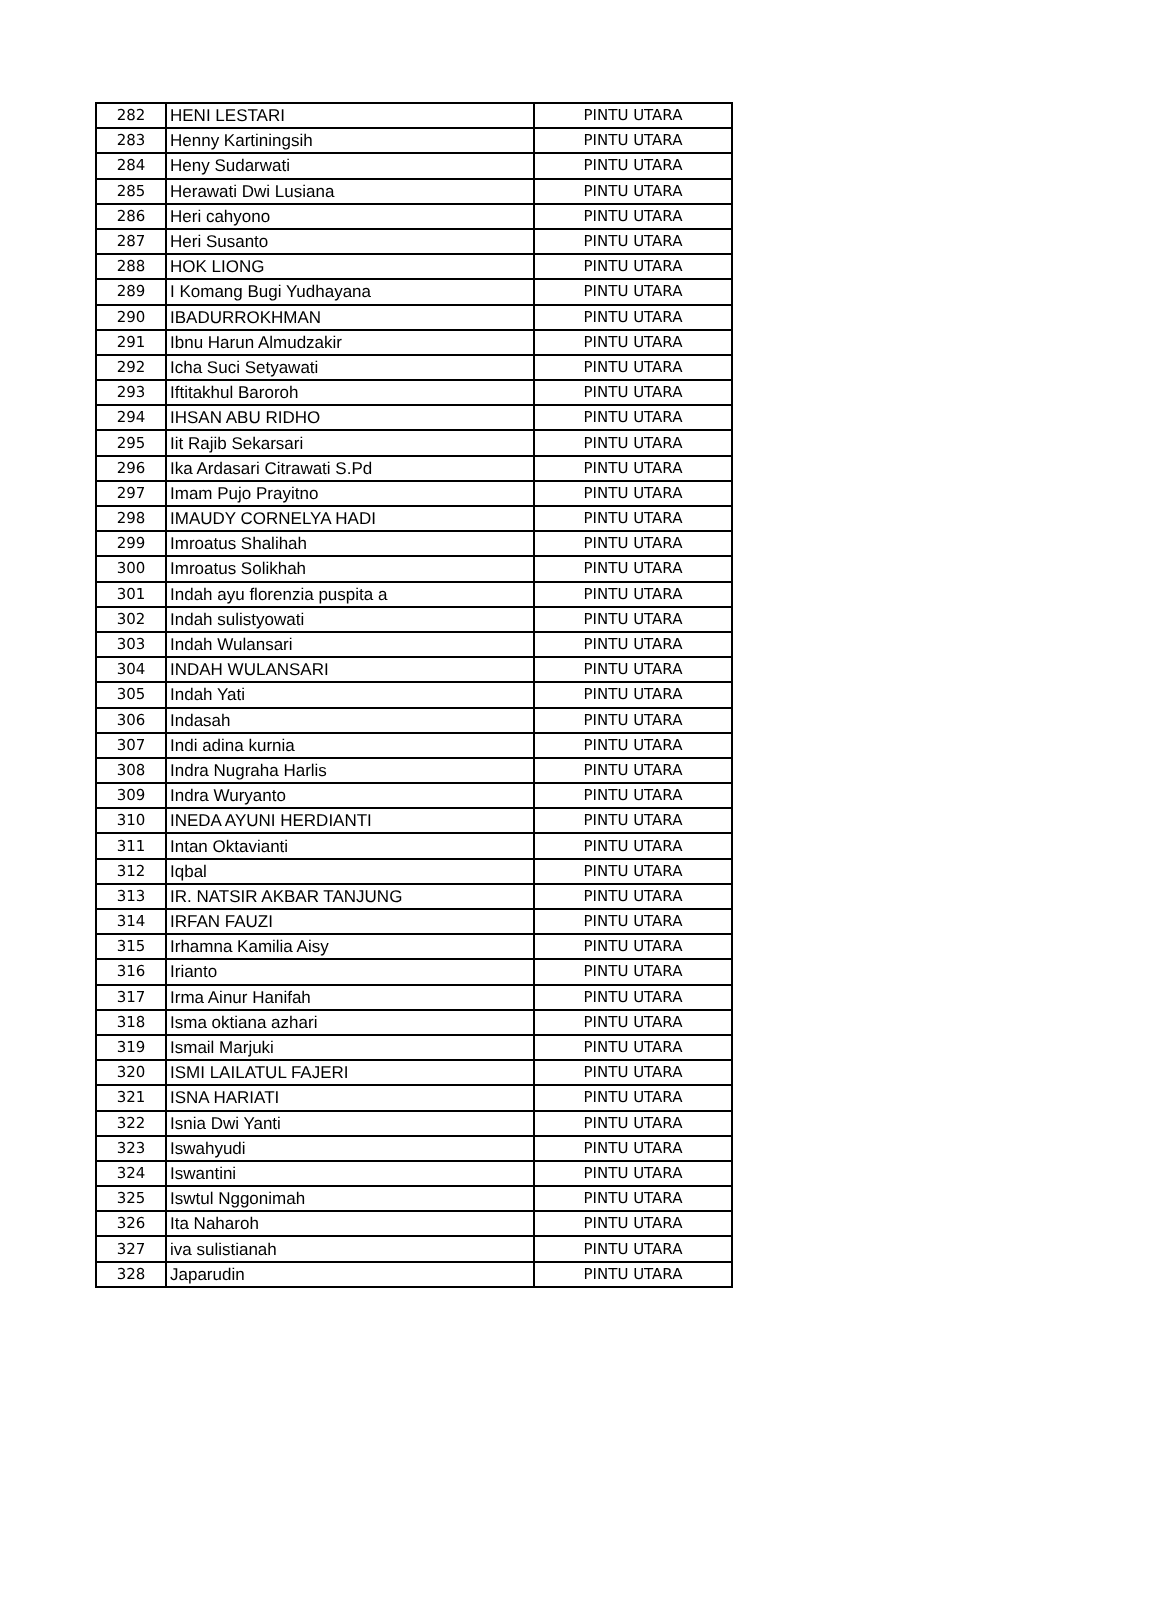| 282 | HENI LESTARI | PINTU UTARA |
| 283 | Henny Kartiningsih | PINTU UTARA |
| 284 | Heny Sudarwati | PINTU UTARA |
| 285 | Herawati Dwi Lusiana | PINTU UTARA |
| 286 | Heri cahyono | PINTU UTARA |
| 287 | Heri Susanto | PINTU UTARA |
| 288 | HOK LIONG | PINTU UTARA |
| 289 | I Komang Bugi Yudhayana | PINTU UTARA |
| 290 | IBADURROKHMAN | PINTU UTARA |
| 291 | Ibnu Harun Almudzakir | PINTU UTARA |
| 292 | Icha Suci Setyawati | PINTU UTARA |
| 293 | Iftitakhul Baroroh | PINTU UTARA |
| 294 | IHSAN ABU RIDHO | PINTU UTARA |
| 295 | Iit Rajib Sekarsari | PINTU UTARA |
| 296 | Ika Ardasari Citrawati S.Pd | PINTU UTARA |
| 297 | Imam Pujo Prayitno | PINTU UTARA |
| 298 | IMAUDY CORNELYA HADI | PINTU UTARA |
| 299 | Imroatus Shalihah | PINTU UTARA |
| 300 | Imroatus Solikhah | PINTU UTARA |
| 301 | Indah ayu florenzia puspita a | PINTU UTARA |
| 302 | Indah sulistyowati | PINTU UTARA |
| 303 | Indah Wulansari | PINTU UTARA |
| 304 | INDAH WULANSARI | PINTU UTARA |
| 305 | Indah Yati | PINTU UTARA |
| 306 | Indasah | PINTU UTARA |
| 307 | Indi adina kurnia | PINTU UTARA |
| 308 | Indra Nugraha Harlis | PINTU UTARA |
| 309 | Indra Wuryanto | PINTU UTARA |
| 310 | INEDA AYUNI HERDIANTI | PINTU UTARA |
| 311 | Intan Oktavianti | PINTU UTARA |
| 312 | Iqbal | PINTU UTARA |
| 313 | IR. NATSIR AKBAR TANJUNG | PINTU UTARA |
| 314 | IRFAN FAUZI | PINTU UTARA |
| 315 | Irhamna Kamilia Aisy | PINTU UTARA |
| 316 | Irianto | PINTU UTARA |
| 317 | Irma Ainur Hanifah | PINTU UTARA |
| 318 | Isma oktiana azhari | PINTU UTARA |
| 319 | Ismail Marjuki | PINTU UTARA |
| 320 | ISMI LAILATUL FAJERI | PINTU UTARA |
| 321 | ISNA HARIATI | PINTU UTARA |
| 322 | Isnia Dwi Yanti | PINTU UTARA |
| 323 | Iswahyudi | PINTU UTARA |
| 324 | Iswantini | PINTU UTARA |
| 325 | Iswtul Nggonimah | PINTU UTARA |
| 326 | Ita Naharoh | PINTU UTARA |
| 327 | iva sulistianah | PINTU UTARA |
| 328 | Japarudin | PINTU UTARA |